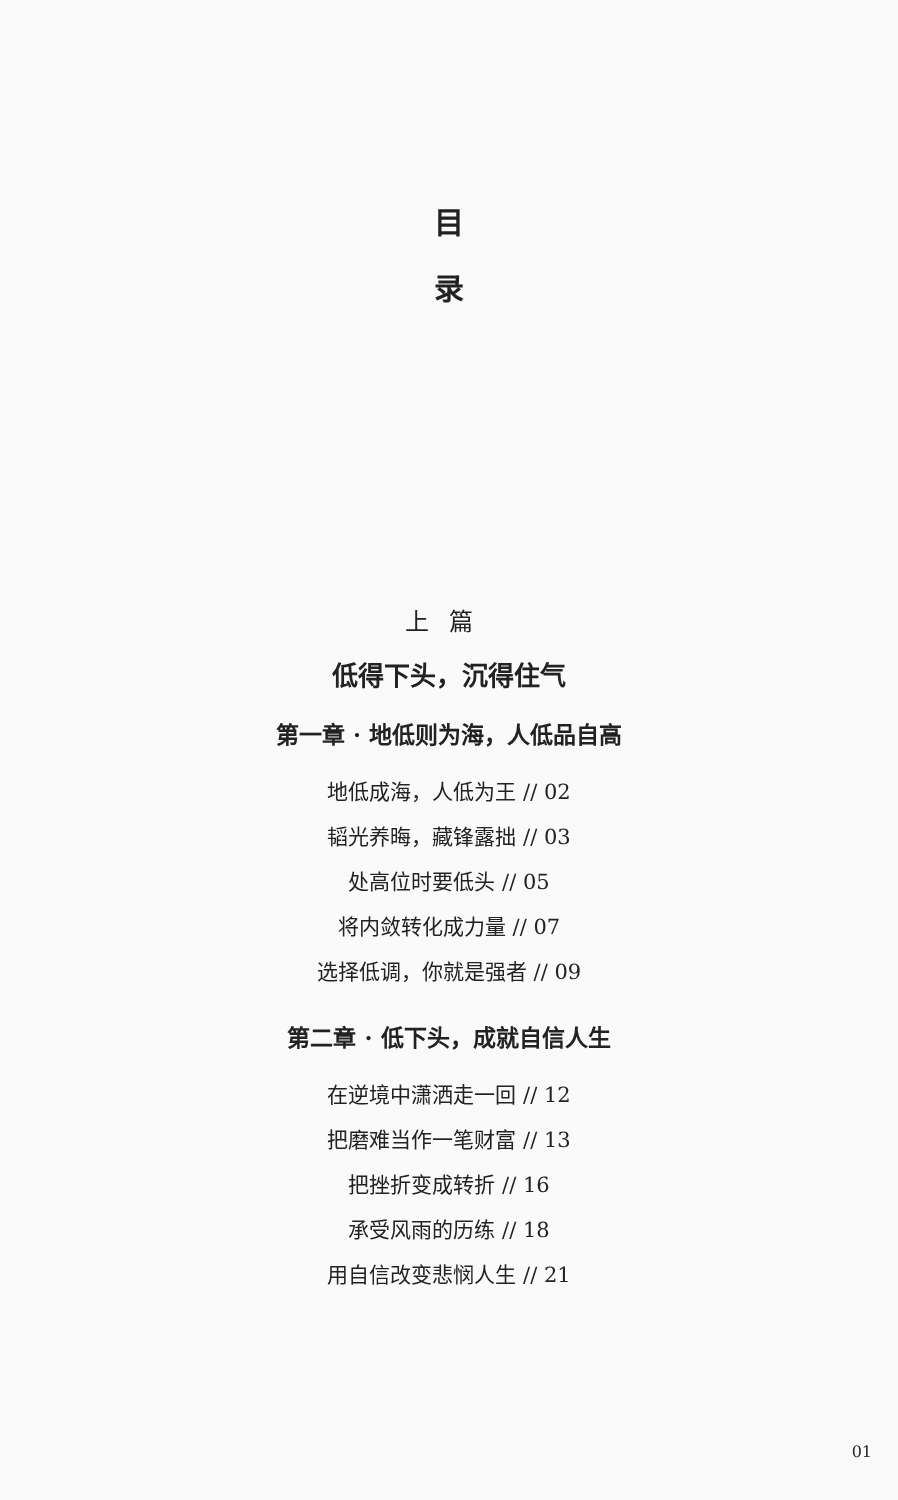目
录
上篇
低得下头，沉得住气
第一章 · 地低则为海，人低品自高
地低成海，人低为王 // 02
韬光养晦，藏锋露拙 // 03
处高位时要低头 // 05
将内敛转化成力量 // 07
选择低调，你就是强者 // 09
第二章 · 低下头，成就自信人生
在逆境中潇洒走一回 // 12
把磨难当作一笔财富 // 13
把挫折变成转折 // 16
承受风雨的历练 // 18
用自信改变悲悯人生 // 21
01